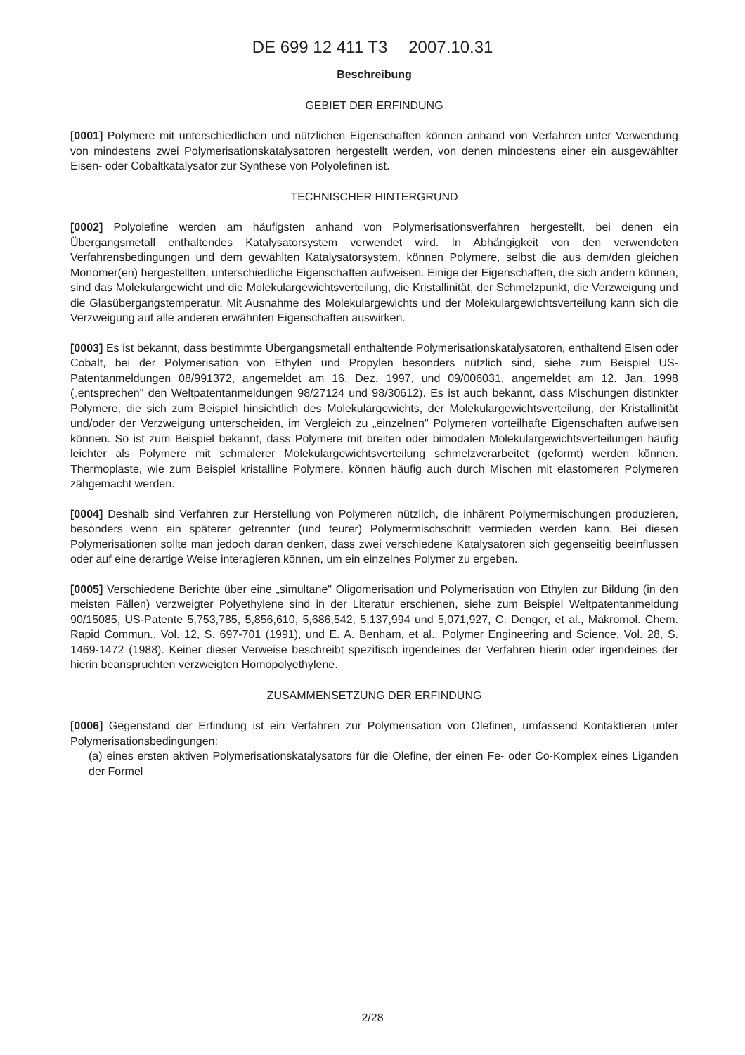DE 699 12 411 T3 2007.10.31
Beschreibung
GEBIET DER ERFINDUNG
[0001] Polymere mit unterschiedlichen und nützlichen Eigenschaften können anhand von Verfahren unter Verwendung von mindestens zwei Polymerisationskatalysatoren hergestellt werden, von denen mindestens einer ein ausgewählter Eisen- oder Cobaltkatalysator zur Synthese von Polyolefinen ist.
TECHNISCHER HINTERGRUND
[0002] Polyolefine werden am häufigsten anhand von Polymerisationsverfahren hergestellt, bei denen ein Übergangsmetall enthaltendes Katalysatorsystem verwendet wird. In Abhängigkeit von den verwendeten Verfahrensbedingungen und dem gewählten Katalysatorsystem, können Polymere, selbst die aus dem/den gleichen Monomer(en) hergestellten, unterschiedliche Eigenschaften aufweisen. Einige der Eigenschaften, die sich ändern können, sind das Molekulargewicht und die Molekulargewichtsverteilung, die Kristallinität, der Schmelzpunkt, die Verzweigung und die Glasübergangstemperatur. Mit Ausnahme des Molekulargewichts und der Molekulargewichtsverteilung kann sich die Verzweigung auf alle anderen erwähnten Eigenschaften auswirken.
[0003] Es ist bekannt, dass bestimmte Übergangsmetall enthaltende Polymerisationskatalysatoren, enthaltend Eisen oder Cobalt, bei der Polymerisation von Ethylen und Propylen besonders nützlich sind, siehe zum Beispiel US-Patentanmeldungen 08/991372, angemeldet am 16. Dez. 1997, und 09/006031, angemeldet am 12. Jan. 1998 („entsprechen" den Weltpatentanmeldungen 98/27124 und 98/30612). Es ist auch bekannt, dass Mischungen distinkter Polymere, die sich zum Beispiel hinsichtlich des Molekulargewichts, der Molekulargewichtsverteilung, der Kristallinität und/oder der Verzweigung unterscheiden, im Vergleich zu „einzelnen" Polymeren vorteilhafte Eigenschaften aufweisen können. So ist zum Beispiel bekannt, dass Polymere mit breiten oder bimodalen Molekulargewichtsverteilungen häufig leichter als Polymere mit schmalerer Molekulargewichtsverteilung schmelzverarbeitet (geformt) werden können. Thermoplaste, wie zum Beispiel kristalline Polymere, können häufig auch durch Mischen mit elastomeren Polymeren zähgemacht werden.
[0004] Deshalb sind Verfahren zur Herstellung von Polymeren nützlich, die inhärent Polymermischungen produzieren, besonders wenn ein späterer getrennter (und teurer) Polymermischschritt vermieden werden kann. Bei diesen Polymerisationen sollte man jedoch daran denken, dass zwei verschiedene Katalysatoren sich gegenseitig beeinflussen oder auf eine derartige Weise interagieren können, um ein einzelnes Polymer zu ergeben.
[0005] Verschiedene Berichte über eine „simultane" Oligomerisation und Polymerisation von Ethylen zur Bildung (in den meisten Fällen) verzweigter Polyethylene sind in der Literatur erschienen, siehe zum Beispiel Weltpatentanmeldung 90/15085, US-Patente 5,753,785, 5,856,610, 5,686,542, 5,137,994 und 5,071,927, C. Denger, et al., Makromol. Chem. Rapid Commun., Vol. 12, S. 697-701 (1991), und E. A. Benham, et al., Polymer Engineering and Science, Vol. 28, S. 1469-1472 (1988). Keiner dieser Verweise beschreibt spezifisch irgendeines der Verfahren hierin oder irgendeines der hierin beanspruchten verzweigten Homopolyethylene.
ZUSAMMENSETZUNG DER ERFINDUNG
[0006] Gegenstand der Erfindung ist ein Verfahren zur Polymerisation von Olefinen, umfassend Kontaktieren unter Polymerisationsbedingungen:
(a) eines ersten aktiven Polymerisationskatalysators für die Olefine, der einen Fe- oder Co-Komplex eines Liganden der Formel
2/28